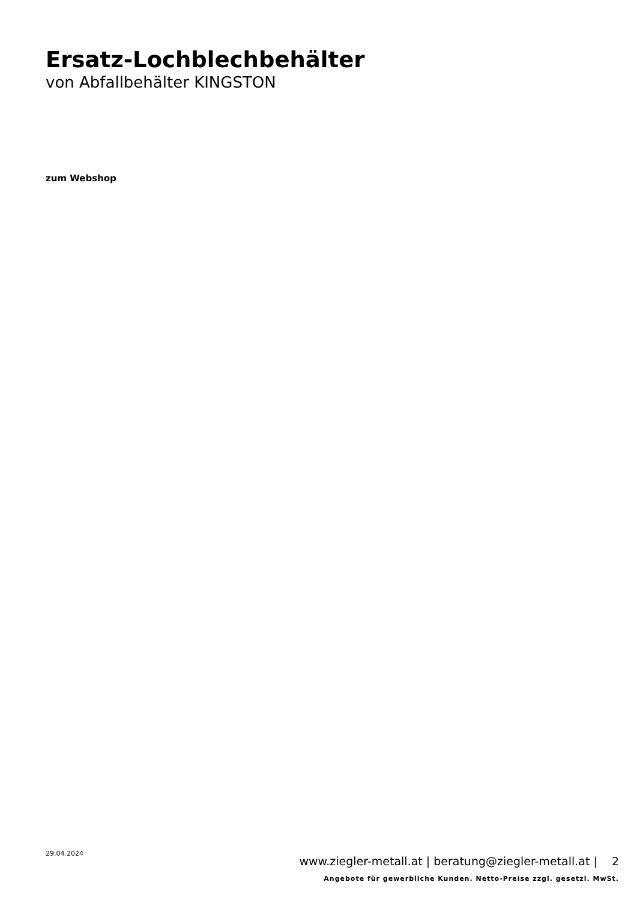Ersatz-Lochblechbehälter
von Abfallbehälter KINGSTON
zum Webshop
29.04.2024
www.ziegler-metall.at | beratung@ziegler-metall.at | 2
Angebote für gewerbliche Kunden. Netto-Preise zzgl. gesetzl. MwSt.